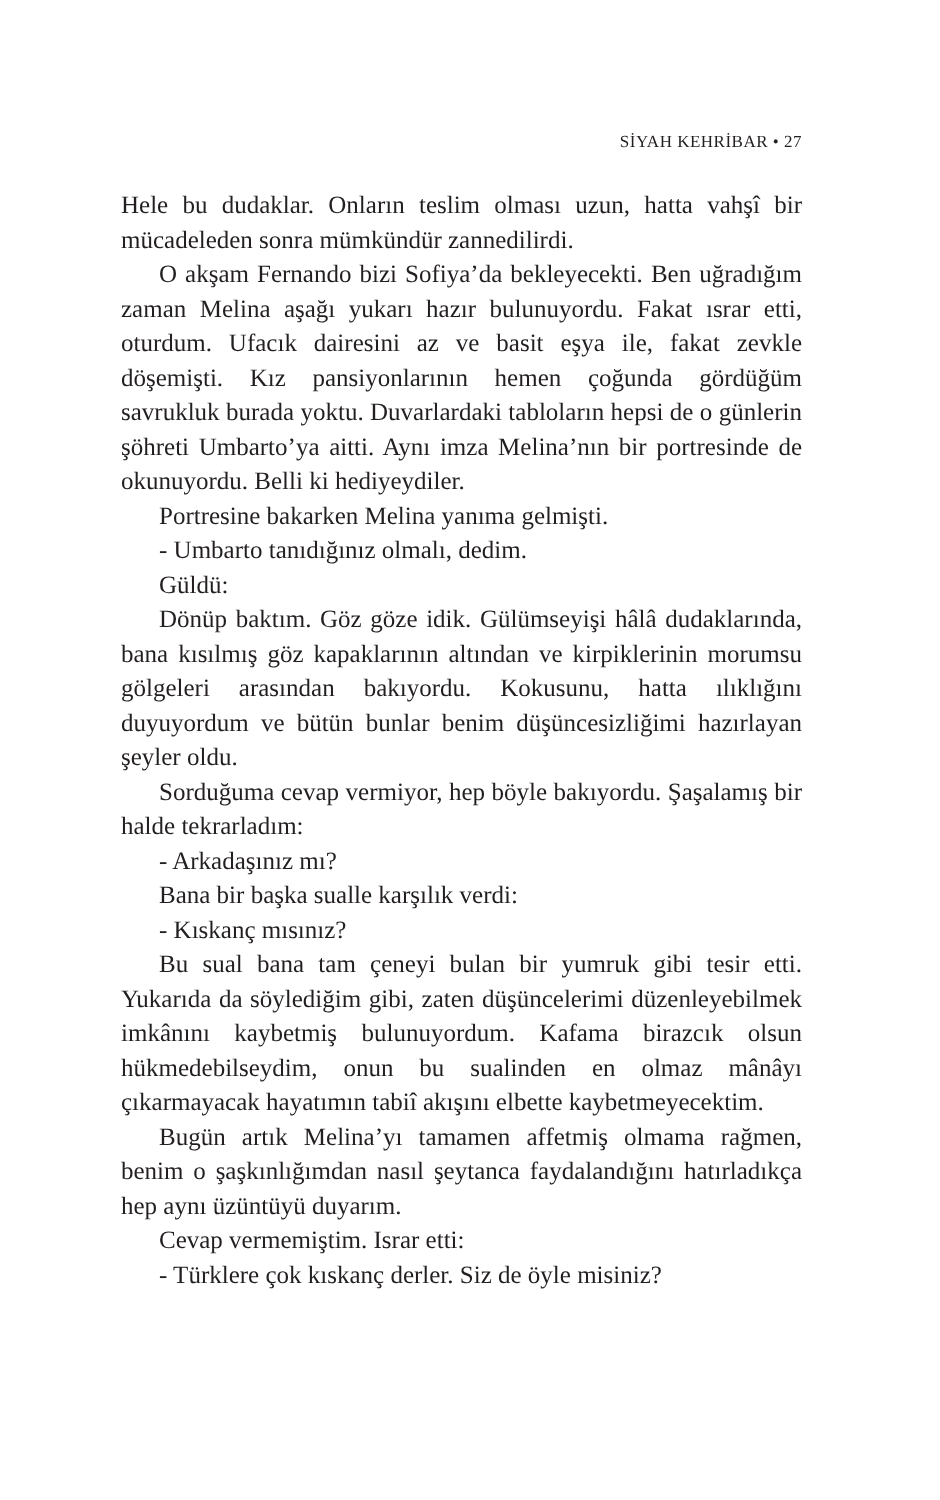SİYAH KEHRİBAR • 27
Hele bu dudaklar. Onların teslim olması uzun, hatta vahşî bir mücadeleden sonra mümkündür zannedilirdi.
O akşam Fernando bizi Sofiya’da bekleyecekti. Ben uğradığım zaman Melina aşağı yukarı hazır bulunuyordu. Fakat ısrar etti, oturdum. Ufacık dairesini az ve basit eşya ile, fakat zevkle döşemişti. Kız pansiyonlarının hemen çoğunda gördüğüm savrukluk burada yoktu. Duvarlardaki tabloların hepsi de o günlerin şöhreti Umbarto’ya aitti. Aynı imza Melina’nın bir portresinde de okunuyordu. Belli ki hediyeydiler.
Portresine bakarken Melina yanıma gelmişti.
- Umbarto tanıdığınız olmalı, dedim.
Güldü:
Dönüp baktım. Göz göze idik. Gülümseyişi hâlâ dudaklarında, bana kısılmış göz kapaklarının altından ve kirpiklerinin morumsu gölgeleri arasından bakıyordu. Kokusunu, hatta ılıklığını duyuyordum ve bütün bunlar benim düşüncesizliğimi hazırlayan şeyler oldu.
Sorduğuma cevap vermiyor, hep böyle bakıyordu. Şaşalamış bir halde tekrarladım:
- Arkadaşınız mı?
Bana bir başka sualle karşılık verdi:
- Kıskanç mısınız?
Bu sual bana tam çeneyi bulan bir yumruk gibi tesir etti. Yukarıda da söylediğim gibi, zaten düşüncelerimi düzenleyebilmek imkânını kaybetmiş bulunuyordum. Kafama birazcık olsun hükmedebilseydim, onun bu sualinden en olmaz mânâyı çıkarmayacak hayatımın tabiî akışını elbette kaybetmeyecektim.
Bugün artık Melina’yı tamamen affetmiş olmama rağmen, benim o şaşkınlığımdan nasıl şeytanca faydalandığını hatırladıkça hep aynı üzüntüyü duyarım.
Cevap vermemiştim. Israr etti:
- Türklere çok kıskanç derler. Siz de öyle misiniz?